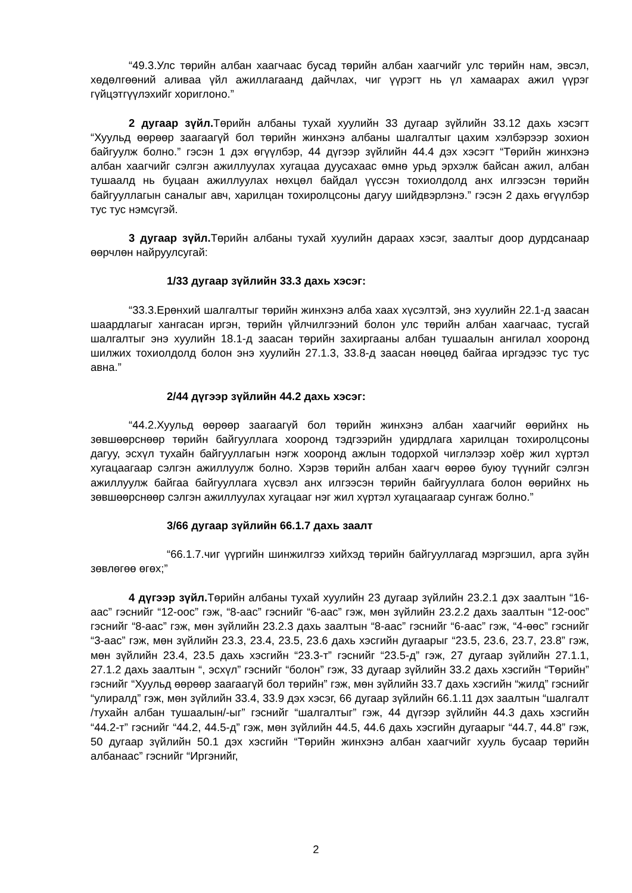“49.3.Улс төрийн албан хаагчаас бусад төрийн албан хаагчийг улс төрийн нам, эвсэл, хөдөлгөөний аливаа үйл ажиллагаанд дайчлах, чиг үүрэгт нь үл хамаарах ажил үүрэг гүйцэтгүүлэхийг хориглоно.”
2 дугаар зүйл. Төрийн албаны тухай хуулийн 33 дугаар зүйлийн 33.12 дахь хэсэгт “Хуульд өөрөөр заагаагүй бол төрийн жинхэнэ албаны шалгалтыг цахим хэлбэрээр зохион байгуулж болно.” гэсэн 1 дэх өгүүлбэр, 44 дүгээр зүйлийн 44.4 дэх хэсэгт “Төрийн жинхэнэ албан хаагчийг сэлгэн ажиллуулах хугацаа дуусахаас өмнө урьд эрхэлж байсан ажил, албан тушаалд нь буцаан ажиллуулах нөхцөл байдал үүссэн тохиолдолд анх илгээсэн төрийн байгууллагын саналыг авч, харилцан тохиролцсоны дагуу шийдвэрлэнэ.” гэсэн 2 дахь өгүүлбэр тус тус нэмсүгэй.
3 дугаар зүйл. Төрийн албаны тухай хуулийн дараах хэсэг, заалтыг доор дурдсанаар өөрчлөн найруулсугай:
1/33 дугаар зүйлийн 33.3 дахь хэсэг:
“33.3.Ерөнхий шалгалтыг төрийн жинхэнэ алба хаах хүсэлтэй, энэ хуулийн 22.1-д заасан шаардлагыг хангасан иргэн, төрийн үйлчилгээний болон улс төрийн албан хаагчаас, тусгай шалгалтыг энэ хуулийн 18.1-д заасан төрийн захиргааны албан тушаалын ангилал хооронд шилжих тохиолдолд болон энэ хуулийн 27.1.3, 33.8-д заасан нөөцөд байгаа иргэдээс тус тус авна.”
2/44 дүгээр зүйлийн 44.2 дахь хэсэг:
“44.2.Хуульд өөрөөр заагаагүй бол төрийн жинхэнэ албан хаагчийг өөрийнх нь зөвшөөрснөөр төрийн байгууллага хооронд тэдгээрийн удирдлага харилцан тохиролцсоны дагуу, эсхүл тухайн байгууллагын нэгж хооронд ажлын тодорхой чиглэлээр хоёр жил хүртэл хугацаагаар сэлгэн ажиллуулж болно. Хэрэв төрийн албан хаагч өөрөө буюу түүнийг сэлгэн ажиллуулж байгаа байгууллага хүсвэл анх илгээсэн төрийн байгууллага болон өөрийнх нь зөвшөөрснөөр сэлгэн ажиллуулах хугацааг нэг жил хүртэл хугацаагаар сунгаж болно.”
3/66 дугаар зүйлийн 66.1.7 дахь заалт
“66.1.7.чиг үүргийн шинжилгээ хийхэд төрийн байгууллагад мэргэшил, арга зүйн зөвлөгөө өгөх;”
4 дүгээр зүйл. Төрийн албаны тухай хуулийн 23 дугаар зүйлийн 23.2.1 дэх заалтын “16-аас” гэснийг “12-оос” гэж, “8-аас” гэснийг “6-аас” гэж, мөн зүйлийн 23.2.2 дахь заалтын “12-оос” гэснийг “8-аас” гэж, мөн зүйлийн 23.2.3 дахь заалтын “8-аас” гэснийг “6-аас” гэж, “4-өөс” гэснийг “3-аас” гэж, мөн зүйлийн 23.3, 23.4, 23.5, 23.6 дахь хэсгийн дугаарыг “23.5, 23.6, 23.7, 23.8” гэж, мөн зүйлийн 23.4, 23.5 дахь хэсгийн “23.3-т” гэснийг “23.5-д” гэж, 27 дугаар зүйлийн 27.1.1, 27.1.2 дахь заалтын “, эсхүл” гэснийг “болон” гэж, 33 дугаар зүйлийн 33.2 дахь хэсгийн “Төрийн” гэснийг “Хуульд өөрөөр заагаагүй бол төрийн” гэж, мөн зүйлийн 33.7 дахь хэсгийн “жилд” гэснийг “улиралд” гэж, мөн зүйлийн 33.4, 33.9 дэх хэсэг, 66 дугаар зүйлийн 66.1.11 дэх заалтын “шалгалт /тухайн албан тушаалын/-ыг” гэснийг “шалгалтыг” гэж, 44 дүгээр зүйлийн 44.3 дахь хэсгийн “44.2-т” гэснийг “44.2, 44.5-д” гэж, мөн зүйлийн 44.5, 44.6 дахь хэсгийн дугаарыг “44.7, 44.8” гэж, 50 дугаар зүйлийн 50.1 дэх хэсгийн “Төрийн жинхэнэ албан хаагчийг хууль бусаар төрийн албанаас” гэснийг “Иргэнийг,
2